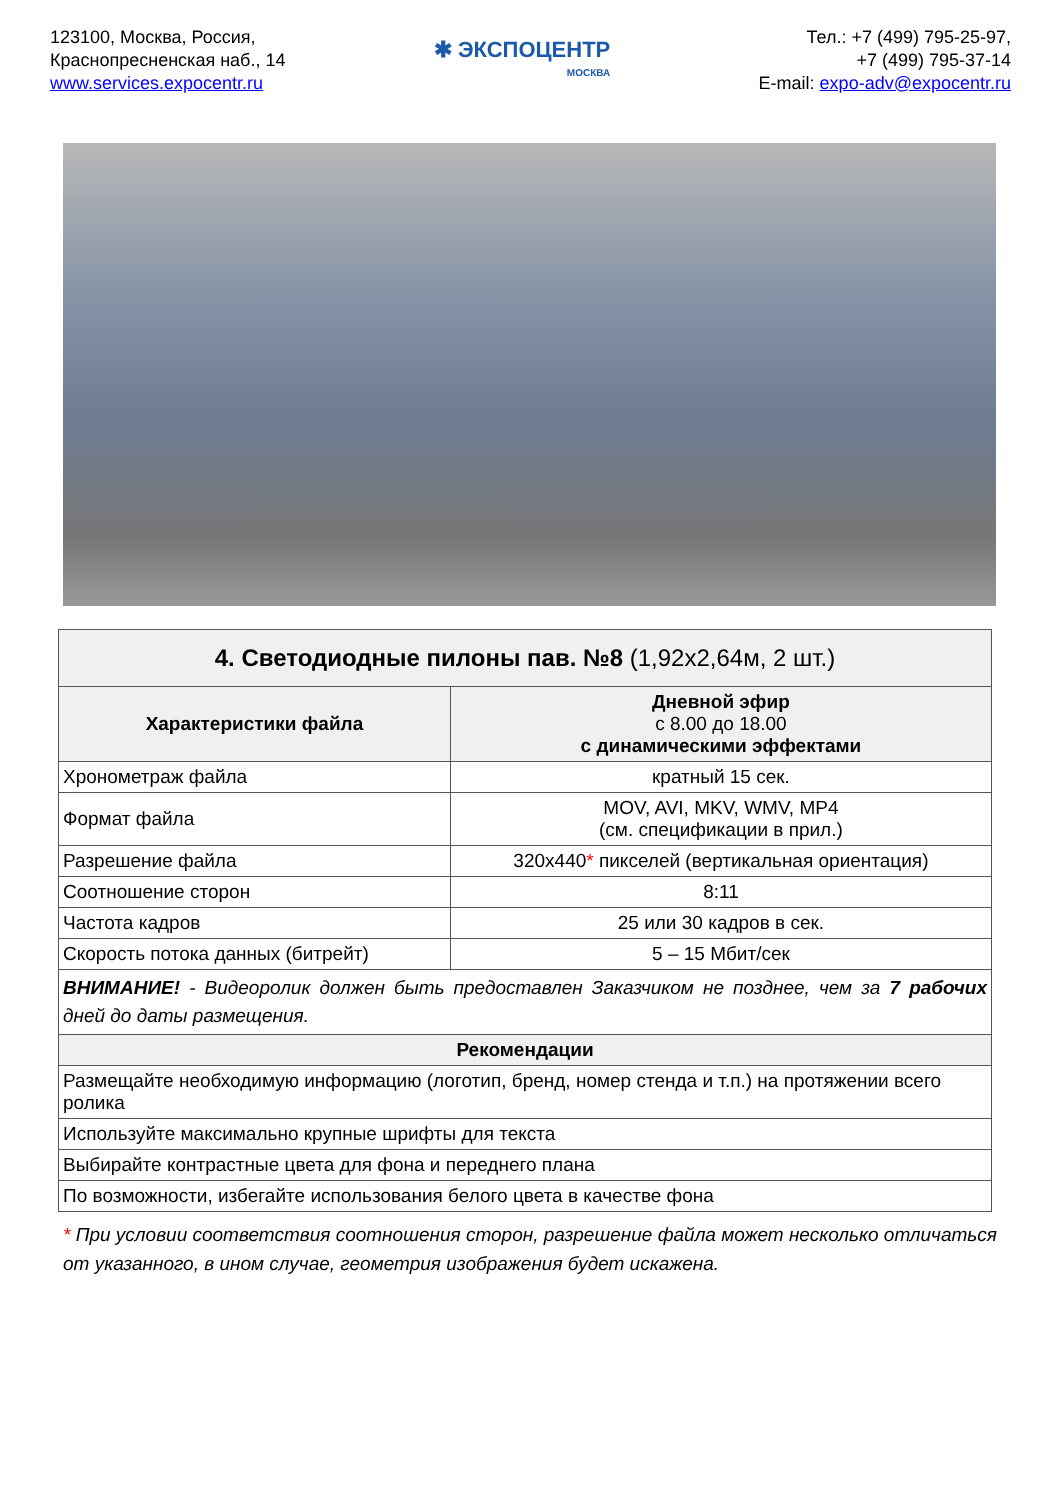123100, Москва, Россия,
Краснопресненская наб., 14
www.services.expocentr.ru
✱ ЭКСПОЦЕНТР
МОСКВА
Тел.: +7 (499) 795-25-97,
+7 (499) 795-37-14
E-mail: expo-adv@expocentr.ru
| 4. Светодиодные пилоны пав. №8 (1,92x2,64м, 2 шт.) | |
| --- | --- |
| Характеристики файла | Дневной эфир с 8.00 до 18.00 с динамическими эффектами |
| Хронометраж файла | кратный 15 сек. |
| Формат файла | MOV, AVI, MKV, WMV, MP4 (см. спецификации в прил.) |
| Разрешение файла | 320x440 * пикселей (вертикальная ориентация) |
| Соотношение сторон | 8:11 |
| Частота кадров | 25 или 30 кадров в сек. |
| Скорость потока данных (битрейт) | 5 – 15 Мбит/сек |
| ВНИМАНИЕ! - Видеоролик должен быть предоставлен Заказчиком не позднее, чем за 7 рабочих дней до даты размещения. | |
| Рекомендации | |
| Размещайте необходимую информацию (логотип, бренд, номер стенда и т.п.) на протяжении всего ролика | |
| Используйте максимально крупные шрифты для текста | |
| Выбирайте контрастные цвета для фона и переднего плана | |
| По возможности, избегайте использования белого цвета в качестве фона | |
* При условии соответствия соотношения сторон, разрешение файла может несколько отличаться от указанного, в ином случае, геометрия изображения будет искажена.